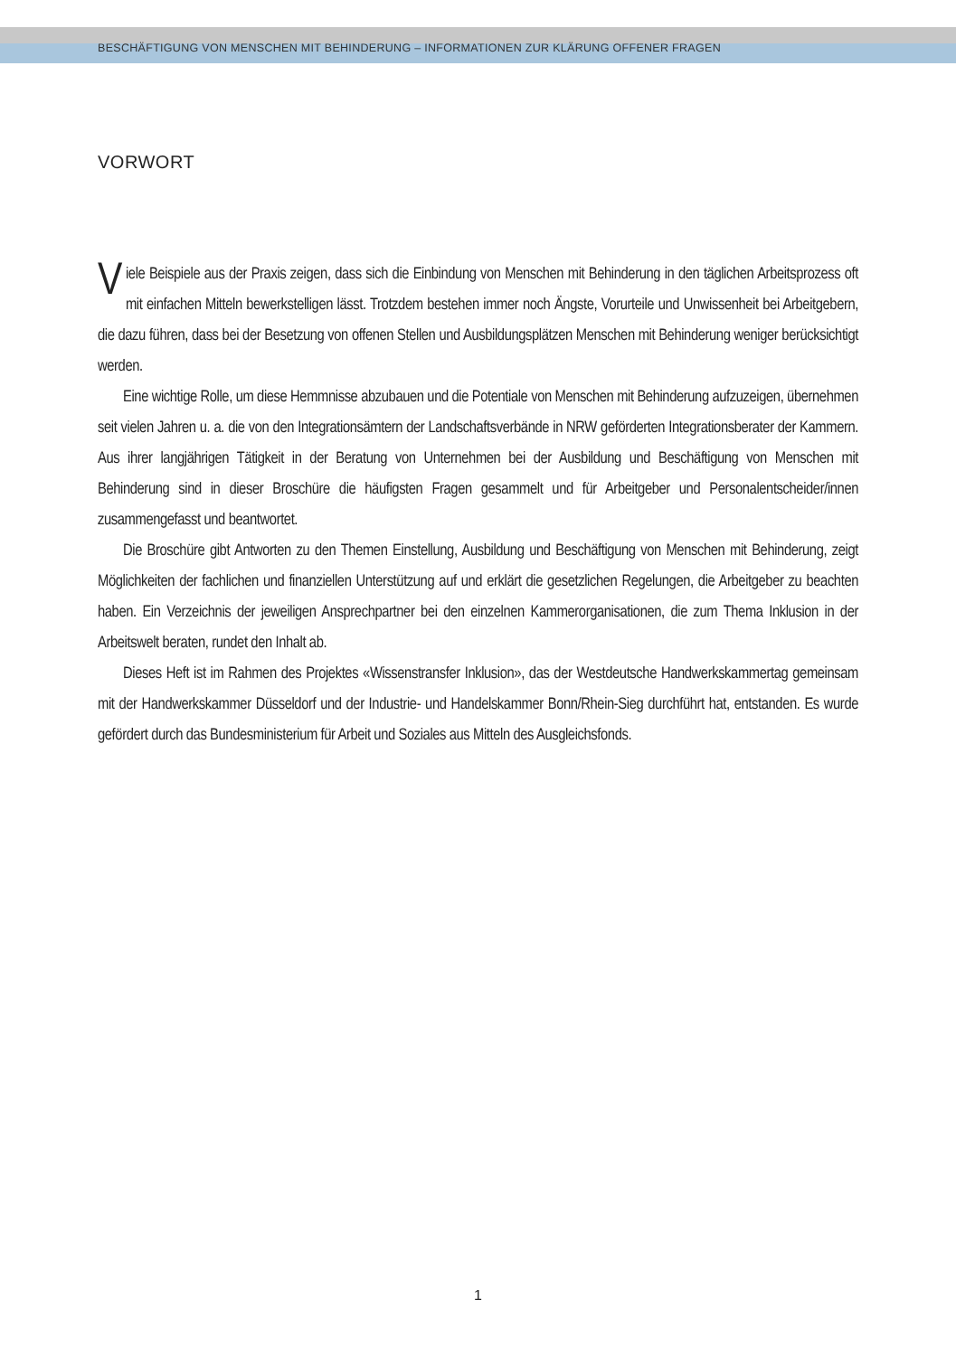BESCHÄFTIGUNG VON MENSCHEN MIT BEHINDERUNG – INFORMATIONEN ZUR KLÄRUNG OFFENER FRAGEN
VORWORT
Viele Beispiele aus der Praxis zeigen, dass sich die Einbindung von Menschen mit Behinderung in den täglichen Arbeitsprozess oft mit einfachen Mitteln bewerkstelligen lässt. Trotzdem bestehen immer noch Ängste, Vorurteile und Unwissenheit bei Arbeitgebern, die dazu führen, dass bei der Besetzung von offenen Stellen und Ausbildungsplätzen Menschen mit Behinderung weniger berücksichtigt werden.
Eine wichtige Rolle, um diese Hemmnisse abzubauen und die Potentiale von Menschen mit Behinderung aufzuzeigen, übernehmen seit vielen Jahren u. a. die von den Integrationsämtern der Landschaftsverbände in NRW geförderten Integrationsberater der Kammern. Aus ihrer langjährigen Tätigkeit in der Beratung von Unternehmen bei der Ausbildung und Beschäftigung von Menschen mit Behinderung sind in dieser Broschüre die häufigsten Fragen gesammelt und für Arbeitgeber und Personalentscheider/innen zusammengefasst und beantwortet.
Die Broschüre gibt Antworten zu den Themen Einstellung, Ausbildung und Beschäftigung von Menschen mit Behinderung, zeigt Möglichkeiten der fachlichen und finanziellen Unterstützung auf und erklärt die gesetzlichen Regelungen, die Arbeitgeber zu beachten haben. Ein Verzeichnis der jeweiligen Ansprechpartner bei den einzelnen Kammerorganisationen, die zum Thema Inklusion in der Arbeitswelt beraten, rundet den Inhalt ab.
Dieses Heft ist im Rahmen des Projektes «Wissenstransfer Inklusion», das der Westdeutsche Handwerkskammertag gemeinsam mit der Handwerkskammer Düsseldorf und der Industrie- und Handelskammer Bonn/Rhein-Sieg durchführt hat, entstanden. Es wurde gefördert durch das Bundesministerium für Arbeit und Soziales aus Mitteln des Ausgleichsfonds.
1